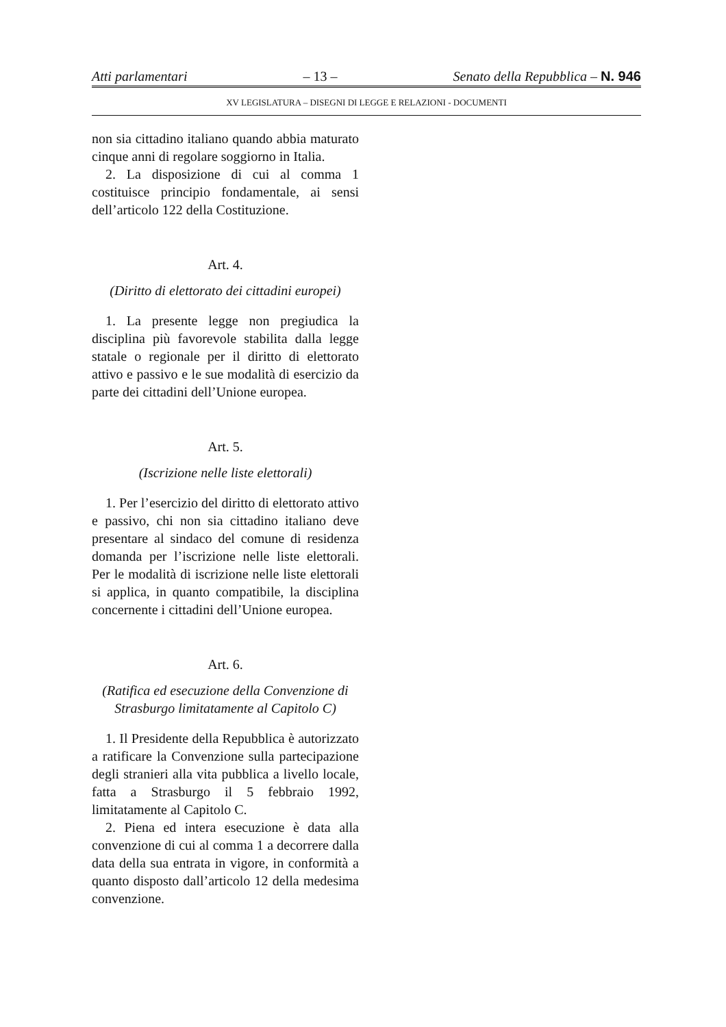Atti parlamentari – 13 – Senato della Repubblica – N. 946
XV LEGISLATURA – DISEGNI DI LEGGE E RELAZIONI - DOCUMENTI
non sia cittadino italiano quando abbia maturato cinque anni di regolare soggiorno in Italia.
2. La disposizione di cui al comma 1 costituisce principio fondamentale, ai sensi dell’articolo 122 della Costituzione.
Art. 4.
(Diritto di elettorato dei cittadini europei)
1. La presente legge non pregiudica la disciplina più favorevole stabilita dalla legge statale o regionale per il diritto di elettorato attivo e passivo e le sue modalità di esercizio da parte dei cittadini dell’Unione europea.
Art. 5.
(Iscrizione nelle liste elettorali)
1. Per l’esercizio del diritto di elettorato attivo e passivo, chi non sia cittadino italiano deve presentare al sindaco del comune di residenza domanda per l’iscrizione nelle liste elettorali. Per le modalità di iscrizione nelle liste elettorali si applica, in quanto compatibile, la disciplina concernente i cittadini dell’Unione europea.
Art. 6.
(Ratifica ed esecuzione della Convenzione di Strasburgo limitatamente al Capitolo C)
1. Il Presidente della Repubblica è autorizzato a ratificare la Convenzione sulla partecipazione degli stranieri alla vita pubblica a livello locale, fatta a Strasburgo il 5 febbraio 1992, limitatamente al Capitolo C.
2. Piena ed intera esecuzione è data alla convenzione di cui al comma 1 a decorrere dalla data della sua entrata in vigore, in conformità a quanto disposto dall’articolo 12 della medesima convenzione.